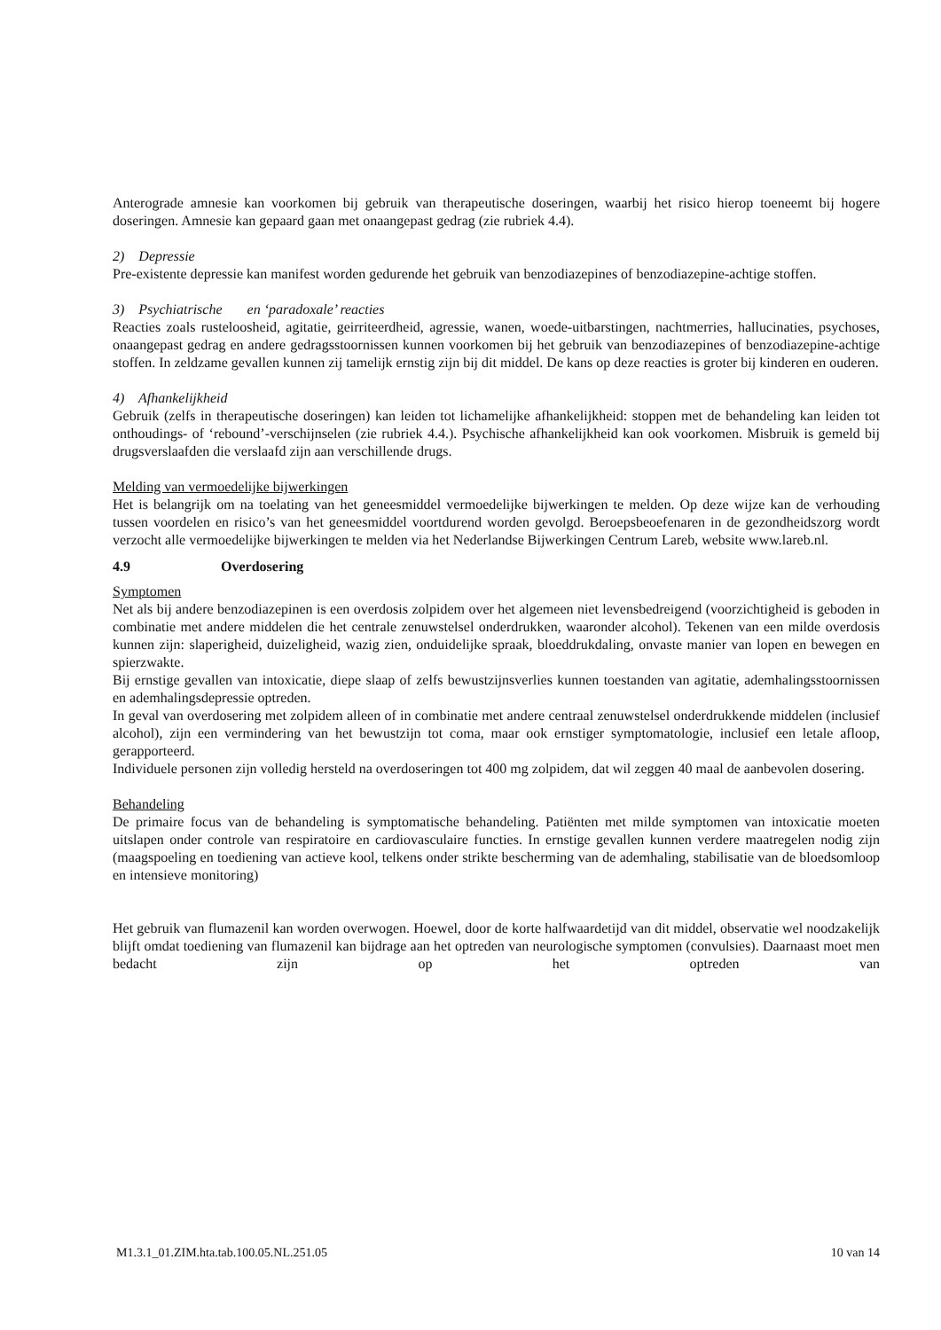Anterograde amnesie kan voorkomen bij gebruik van therapeutische doseringen, waarbij het risico hierop toeneemt bij hogere doseringen. Amnesie kan gepaard gaan met onaangepast gedrag (zie rubriek 4.4).
2) Depressie
Pre-existente depressie kan manifest worden gedurende het gebruik van benzodiazepines of benzodiazepine-achtige stoffen.
3) Psychiatrische en ‘paradoxale’ reacties
Reacties zoals rusteloosheid, agitatie, geirriteerdheid, agressie, wanen, woede-uitbarstingen, nachtmerries, hallucinaties, psychoses, onaangepast gedrag en andere gedragsstoornissen kunnen voorkomen bij het gebruik van benzodiazepines of benzodiazepine-achtige stoffen. In zeldzame gevallen kunnen zij tamelijk ernstig zijn bij dit middel. De kans op deze reacties is groter bij kinderen en ouderen.
4) Afhankelijkheid
Gebruik (zelfs in therapeutische doseringen) kan leiden tot lichamelijke afhankelijkheid: stoppen met de behandeling kan leiden tot onthoudings- of ‘rebound’-verschijnselen (zie rubriek 4.4.). Psychische afhankelijkheid kan ook voorkomen. Misbruik is gemeld bij drugsverslaafden die verslaafd zijn aan verschillende drugs.
Melding van vermoedelijke bijwerkingen
Het is belangrijk om na toelating van het geneesmiddel vermoedelijke bijwerkingen te melden. Op deze wijze kan de verhouding tussen voordelen en risico’s van het geneesmiddel voortdurend worden gevolgd. Beroepsbeoefenaren in de gezondheidszorg wordt verzocht alle vermoedelijke bijwerkingen te melden via het Nederlandse Bijwerkingen Centrum Lareb, website www.lareb.nl.
4.9 Overdosering
Symptomen
Net als bij andere benzodiazepinen is een overdosis zolpidem over het algemeen niet levensbedreigend (voorzichtigheid is geboden in combinatie met andere middelen die het centrale zenuwstelsel onderdrukken, waaronder alcohol). Tekenen van een milde overdosis kunnen zijn: slaperigheid, duizeligheid, wazig zien, onduidelijke spraak, bloeddrukdaling, onvaste manier van lopen en bewegen en spierzwakte.
Bij ernstige gevallen van intoxicatie, diepe slaap of zelfs bewustzijnsverlies kunnen toestanden van agitatie, ademhalingsstoornissen en ademhalingsdepressie optreden.
In geval van overdosering met zolpidem alleen of in combinatie met andere centraal zenuwstelsel onderdrukkende middelen (inclusief alcohol), zijn een vermindering van het bewustzijn tot coma, maar ook ernstiger symptomatologie, inclusief een letale afloop, gerapporteerd.
Individuele personen zijn volledig hersteld na overdoseringen tot 400 mg zolpidem, dat wil zeggen 40 maal de aanbevolen dosering.
Behandeling
De primaire focus van de behandeling is symptomatische behandeling. Patiënten met milde symptomen van intoxicatie moeten uitslapen onder controle van respiratoire en cardiovasculaire functies. In ernstige gevallen kunnen verdere maatregelen nodig zijn (maagspoeling en toediening van actieve kool, telkens onder strikte bescherming van de ademhaling, stabilisatie van de bloedsomloop en intensieve monitoring)
Het gebruik van flumazenil kan worden overwogen. Hoewel, door de korte halfwaardetijd van dit middel, observatie wel noodzakelijk blijft omdat toediening van flumazenil kan bijdrage aan het optreden van neurologische symptomen (convulsies). Daarnaast moet men bedacht zijn op het optreden van
M1.3.1_01.ZIM.hta.tab.100.05.NL.251.05 10 van 14